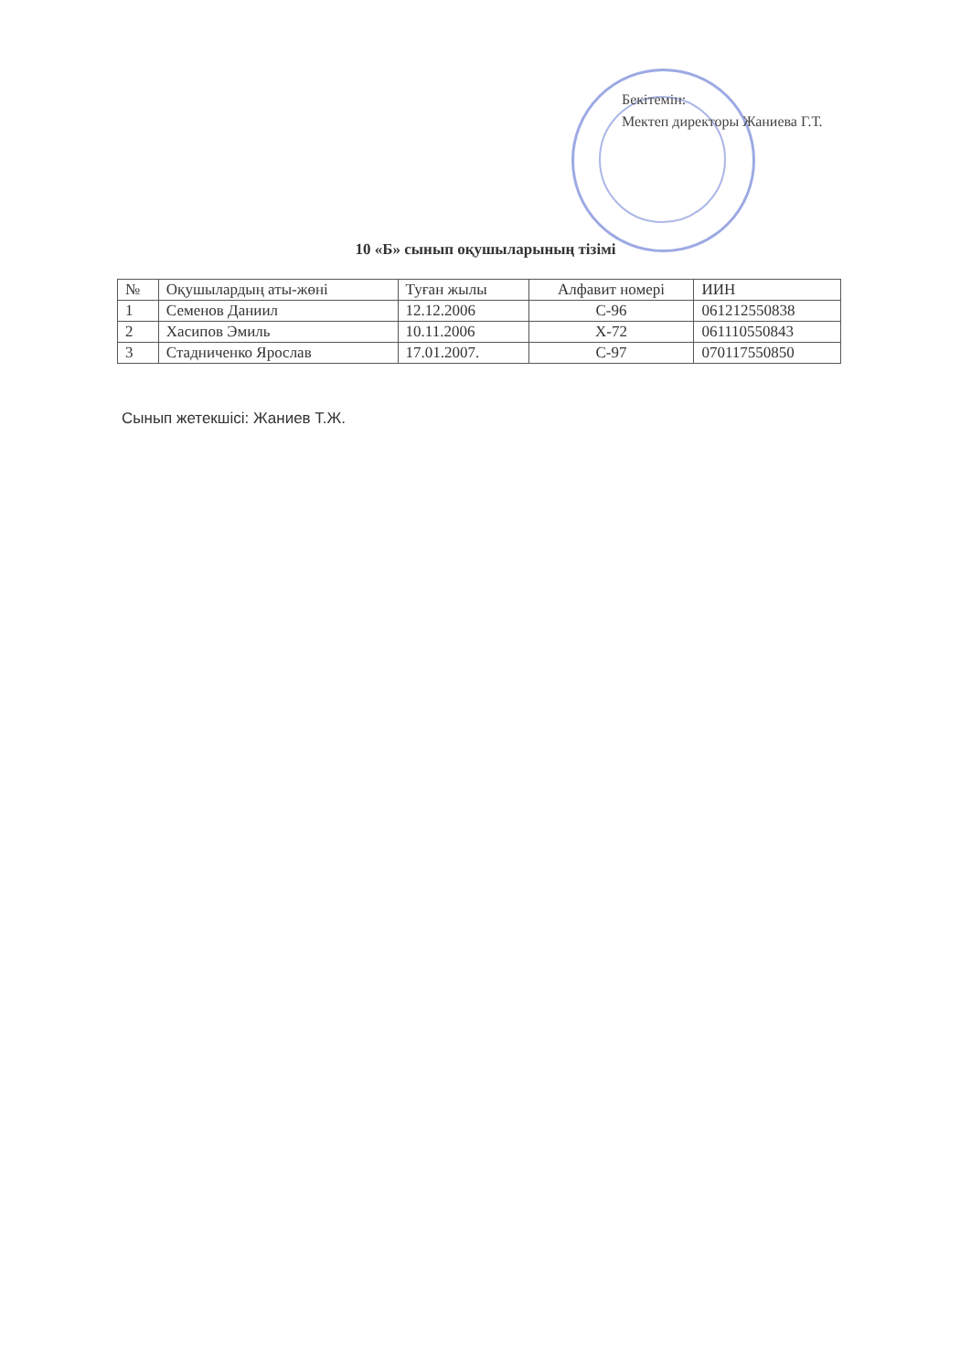Бекітемін:
Мектеп директоры Жаниева Г.Т.
10 «Б» сынып оқушыларының тізімі
| № | Оқушылардың аты-жөні | Туған жылы | Алфавит номері | ИИН |
| --- | --- | --- | --- | --- |
| 1 | Семенов Даниил | 12.12.2006 | С-96 | 061212550838 |
| 2 | Хасипов Эмиль | 10.11.2006 | Х-72 | 061110550843 |
| 3 | Стадниченко Ярослав | 17.01.2007. | С-97 | 070117550850 |
Сынып жетекшісі: Жаниев Т.Ж.